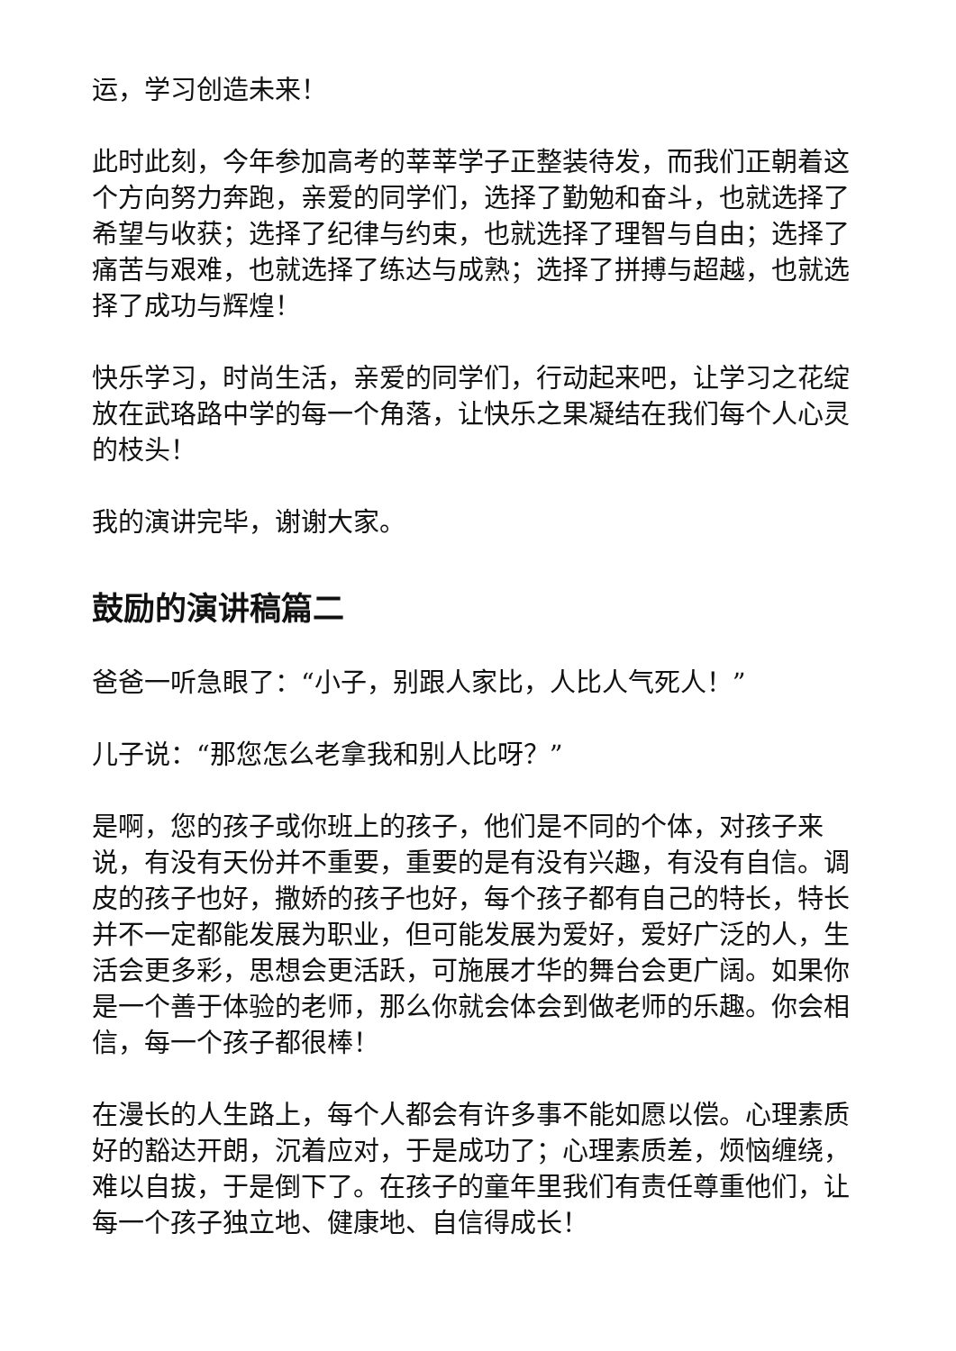运，学习创造未来！
此时此刻，今年参加高考的莘莘学子正整装待发，而我们正朝着这个方向努力奔跑，亲爱的同学们，选择了勤勉和奋斗，也就选择了希望与收获；选择了纪律与约束，也就选择了理智与自由；选择了痛苦与艰难，也就选择了练达与成熟；选择了拼搏与超越，也就选择了成功与辉煌！
快乐学习，时尚生活，亲爱的同学们，行动起来吧，让学习之花绽放在武珞路中学的每一个角落，让快乐之果凝结在我们每个人心灵的枝头！
我的演讲完毕，谢谢大家。
鼓励的演讲稿篇二
爸爸一听急眼了：“小子，别跟人家比，人比人气死人！”
儿子说：“那您怎么老拿我和别人比呀？”
是啊，您的孩子或你班上的孩子，他们是不同的个体，对孩子来说，有没有天份并不重要，重要的是有没有兴趣，有没有自信。调皮的孩子也好，撒娇的孩子也好，每个孩子都有自己的特长，特长并不一定都能发展为职业，但可能发展为爱好，爱好广泛的人，生活会更多彩，思想会更活跃，可施展才华的舞台会更广阔。如果你是一个善于体验的老师，那么你就会体会到做老师的乐趣。你会相信，每一个孩子都很棒！
在漫长的人生路上，每个人都会有许多事不能如愿以偿。心理素质好的豁达开朗，沉着应对，于是成功了；心理素质差，烦恼缠绕，难以自拔，于是倒下了。在孩子的童年里我们有责任尊重他们，让每一个孩子独立地、健康地、自信得成长！